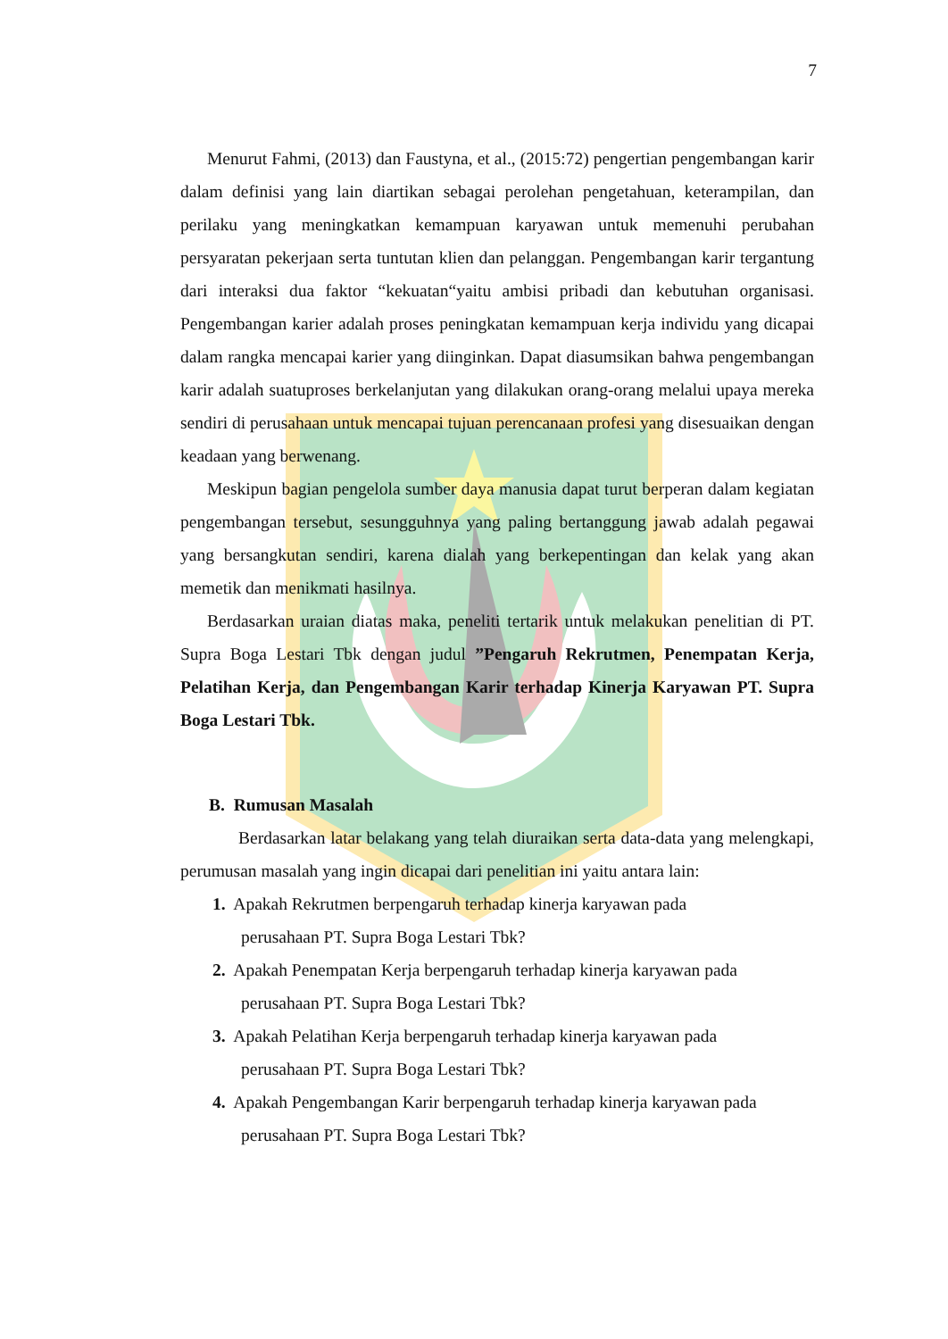7
Menurut Fahmi, (2013) dan Faustyna, et al., (2015:72) pengertian pengembangan karir dalam definisi yang lain diartikan sebagai perolehan pengetahuan, keterampilan, dan perilaku yang meningkatkan kemampuan karyawan untuk memenuhi perubahan persyaratan pekerjaan serta tuntutan klien dan pelanggan. Pengembangan karir tergantung dari interaksi dua faktor “kekuatan“yaitu ambisi pribadi dan kebutuhan organisasi. Pengembangan karier adalah proses peningkatan kemampuan kerja individu yang dicapai dalam rangka mencapai karier yang diinginkan. Dapat diasumsikan bahwa pengembangan karir adalah suatuproses berkelanjutan yang dilakukan orang-orang melalui upaya mereka sendiri di perusahaan untuk mencapai tujuan perencanaan profesi yang disesuaikan dengan keadaan yang berwenang.
Meskipun bagian pengelola sumber daya manusia dapat turut berperan dalam kegiatan pengembangan tersebut, sesungguhnya yang paling bertanggung jawab adalah pegawai yang bersangkutan sendiri, karena dialah yang berkepentingan dan kelak yang akan memetik dan menikmati hasilnya.
Berdasarkan uraian diatas maka, peneliti tertarik untuk melakukan penelitian di PT. Supra Boga Lestari Tbk dengan judul ”Pengaruh Rekrutmen, Penempatan Kerja, Pelatihan Kerja, dan Pengembangan Karir terhadap Kinerja Karyawan PT. Supra Boga Lestari Tbk.
B. Rumusan Masalah
Berdasarkan latar belakang yang telah diuraikan serta data-data yang melengkapi, perumusan masalah yang ingin dicapai dari penelitian ini yaitu antara lain:
1. Apakah Rekrutmen berpengaruh terhadap kinerja karyawan pada
perusahaan PT. Supra Boga Lestari Tbk?
2. Apakah Penempatan Kerja berpengaruh terhadap kinerja karyawan pada
perusahaan PT. Supra Boga Lestari Tbk?
3. Apakah Pelatihan Kerja berpengaruh terhadap kinerja karyawan pada
perusahaan PT. Supra Boga Lestari Tbk?
4. Apakah Pengembangan Karir berpengaruh terhadap kinerja karyawan pada
perusahaan PT. Supra Boga Lestari Tbk?